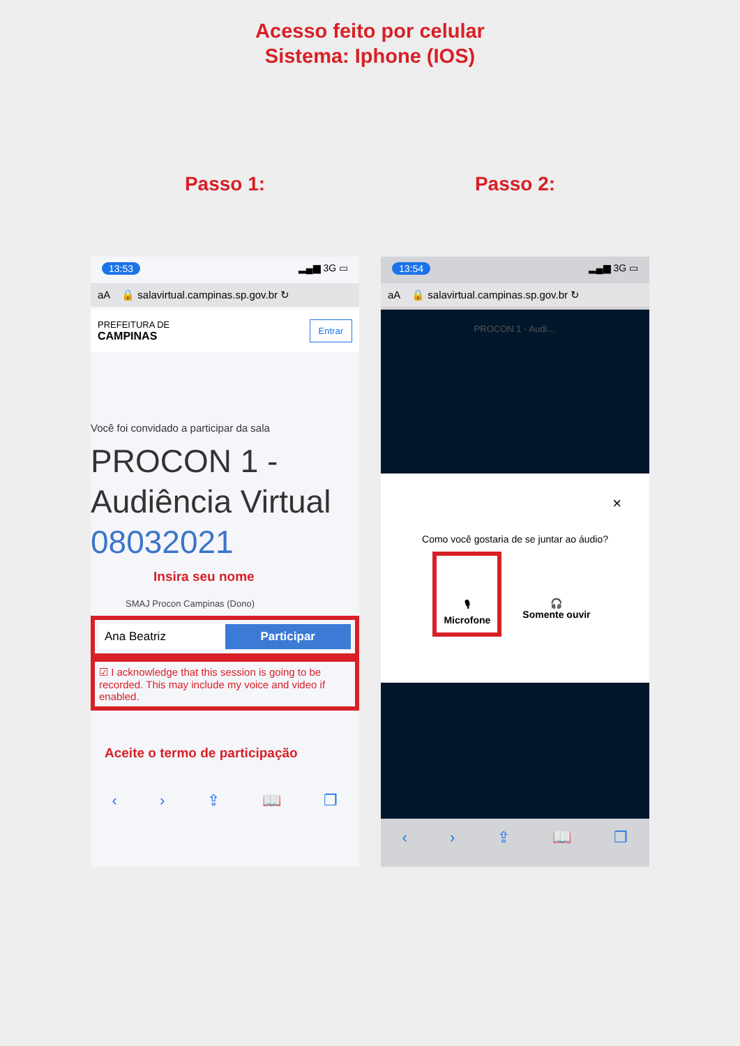Acesso feito por celular
Sistema: Iphone (IOS)
Passo 1:
13:53 ▂▄▆ 3G ▭
aA 🔒 salavirtual.campinas.sp.gov.br ↻
PREFEITURA DE
CAMPINAS Entrar
Você foi convidado a participar da sala
PROCON 1 - Audiência Virtual 08032021
Insira seu nome
SMAJ Procon Campinas (Dono)
Ana Beatriz Participar
☑ I acknowledge that this session is going to be recorded. This may include my voice and video if enabled.
Aceite o termo de participação
‹ › ⇪ 📖 ❐
Passo 2:
13:54 ▂▄▆ 3G ▭
aA 🔒 salavirtual.campinas.sp.gov.br ↻
PROCON 1 - Audi…
×
Como você gostaria de se juntar ao áudio?
🎙
Microfone
🎧
Somente ouvir
‹ › ⇪ 📖 ❐